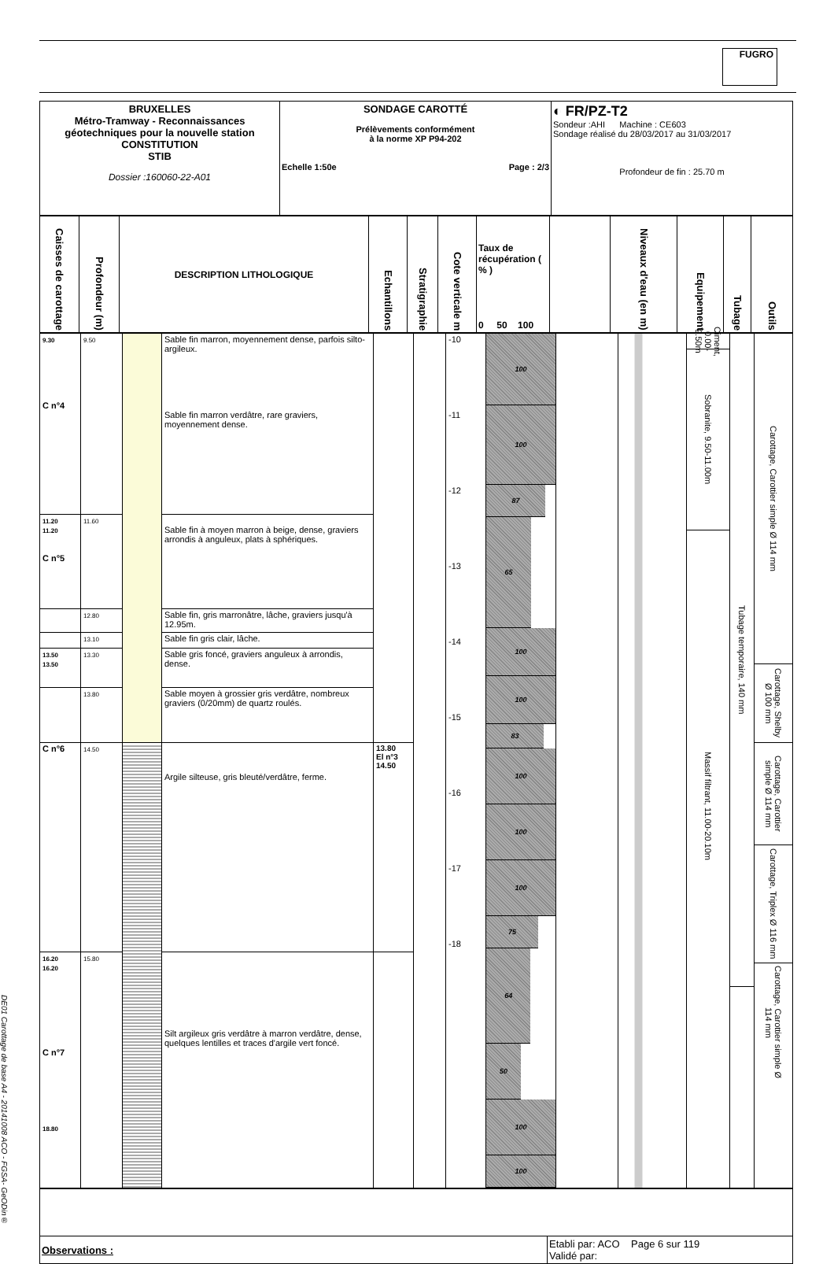FUGRO
DE01 Carottage de base A4 - 20141008 ACO - FGSA- GeODin®
| BRUXELLES Métro-Tramway - Reconnaissances géotechniques pour la nouvelle station CONSTITUTION STIB Dossier :160060-22-A01 | SONDAGE CAROTTÉ Prélèvements conformément à la norme XP P94-202 Echelle 1:50e Page : 2/3 | ◐ FR/PZ-T2 Sondeur :AHI Machine : CE603 Sondage réalisé du 28/03/2017 au 31/03/2017 Profondeur de fin : 25.70 m |
| Caisses de carottage | Profondeur (m) | DESCRIPTION LITHOLOGIQUE | Echantillons | Stratigraphie | Cote verticale m | Taux de récupération ( % ) 0 50 100 | | Niveaux d'eau (en m) | Equipement | Tubage | Outils |
| --- | --- | --- | --- | --- | --- | --- | --- | --- | --- | --- | --- |
| 9.30 C n°4 | 9.50 | | Sable fin marron, moyennement dense, parfois silto-argileux. Sable fin marron verdâtre, rare graviers, moyennement dense. | | | -10 -11 -12 -13 -14 -15 -16 -17 -18 | 100 100 87 65 100 100 83 100 100 100 75 64 50 100 100 | | | Ciment, 0.00-9.50m Sobranite, 9.50-11.00m Massif filtrant, 11.00-20.10m | Tubage temporaire, 140 mm | Carottage, Carottier simple Ø 114 mm Carottage, Shelby Ø 100 mm Carottage, Carottier simple Ø 114 mm Carottage, Triplex Ø 116 mm Carottage, Carottier simple Ø 114 mm |
| 11.20 11.20 C n°5 | 11.60 | | Sable fin à moyen marron à beige, dense, graviers arrondis à anguleux, plats à sphériques. | | | | | | | | | |
| | 12.80 | | Sable fin, gris marronâtre, lâche, graviers jusqu'à 12.95m. | | | | | | | | | |
| | 13.10 | | Sable fin gris clair, lâche. | | | | | | | | | |
| 13.50 13.50 | 13.30 | | Sable gris foncé, graviers anguleux à arrondis, dense. | | | | | | | | | |
| | 13.80 | | Sable moyen à grossier gris verdâtre, nombreux graviers (0/20mm) de quartz roulés. | | | | | | | | | |
| C n°6 | 14.50 | | Argile silteuse, gris bleuté/verdâtre, ferme. | 13.80 El n°3 14.50 | | | | | | | | |
| 16.20 16.20 C n°7 18.80 | 15.80 | | Silt argileux gris verdâtre à marron verdâtre, dense, quelques lentilles et traces d'argile vert foncé. | | | | | | | | | |
| Observations : | Etabli par: ACO Page 6 sur 119 Validé par: |